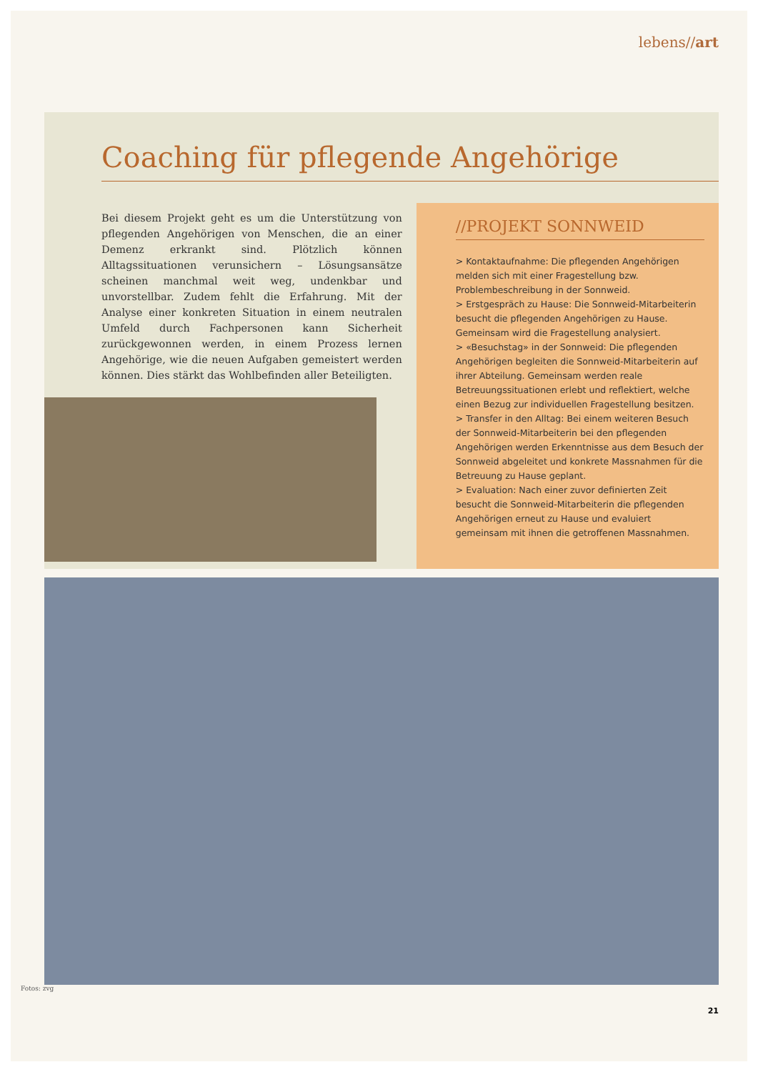lebens//art
Coaching für pflegende Angehörige
Bei diesem Projekt geht es um die Unterstützung von pflegenden Angehörigen von Menschen, die an einer Demenz erkrankt sind. Plötzlich können Alltagssituationen verunsichern – Lösungsansätze scheinen manchmal weit weg, undenkbar und unvorstellbar. Zudem fehlt die Erfahrung. Mit der Analyse einer konkreten Situation in einem neutralen Umfeld durch Fachpersonen kann Sicherheit zurückgewonnen werden, in einem Prozess lernen Angehörige, wie die neuen Aufgaben gemeistert werden können. Dies stärkt das Wohlbefinden aller Beteiligten.
//PROJEKT SONNWEID
> Kontaktaufnahme: Die pflegenden Angehörigen melden sich mit einer Fragestellung bzw. Problembeschreibung in der Sonnweid.
> Erstgespräch zu Hause: Die Sonnweid-Mitarbeiterin besucht die pflegenden Angehörigen zu Hause. Gemeinsam wird die Fragestellung analysiert.
> «Besuchstag» in der Sonnweid: Die pflegenden Angehörigen begleiten die Sonnweid-Mitarbeiterin auf ihrer Abteilung. Gemeinsam werden reale Betreuungssituationen erlebt und reflektiert, welche einen Bezug zur individuellen Fragestellung besitzen.
> Transfer in den Alltag: Bei einem weiteren Besuch der Sonnweid-Mitarbeiterin bei den pflegenden Angehörigen werden Erkenntnisse aus dem Besuch der Sonnweid abgeleitet und konkrete Massnahmen für die Betreuung zu Hause geplant.
> Evaluation: Nach einer zuvor definierten Zeit besucht die Sonnweid-Mitarbeiterin die pflegenden Angehörigen erneut zu Hause und evaluiert gemeinsam mit ihnen die getroffenen Massnahmen.
Fotos: zvg
21